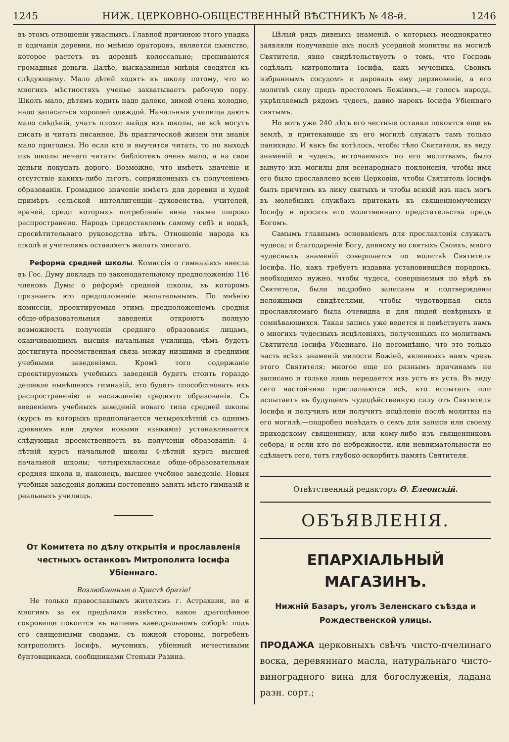1245 НИЖ. ЦЕРКОВНО-ОБЩЕСТВЕННЫЙ ВѢСТНИКЪ № 48-й. 1246
въ этомъ отношеніи ужаснымъ. Главной причиною этого упадка и одичанія деревни, по мнѣнію ораторовъ, является пьянство, которое растетъ въ деревнѣ колоссально; пропиваются громадныя деньги. Далѣе, высказанныя мнѣнія сводятся къ слѣдующему. Мало дѣтей ходятъ въ школу потому, что во многихъ мѣстностяхъ ученье захватываетъ рабочую пору. Школъ мало, дѣтямъ ходить надо далеко, зимой очень холодно, надо запасаться хорошей одеждой. Начальныя училища даютъ мало свѣдѣній, учатъ плохо: выйдя изъ школы, не всѣ могутъ писать и читать писанное. Въ практической жизни эти знанія мало пригодны. Но если кто и выучится читать, то по выходѣ изъ школы нечего читать: библіотекъ очень мало, а на свои деньги покупать дорого. Возможно, что имѣетъ значеніе и отсутствіе какихъ-либо льготъ, сопряженныхъ съ полученіемъ образованія. Громадное значеніе имѣетъ для деревни и худой примѣръ сельской интеллигенціи—духовенства, учителей, врачей, среди которыхъ потребленіе вина также широко распространено. Народъ предоставленъ самому себѣ и водкѣ, просвѣтительнаго руководства нѣтъ. Отношеніе народа къ школѣ и учителямъ оставляетъ желать многаго.
Реформа средней школы. Комиссія о гимназіяхъ внесла въ Гос. Думу докладъ по законодательному предположенію 116 членовъ Думы о реформѣ средней школы, въ которомъ признаетъ это предположеніе желательнымъ. По мнѣнію комиссіи, проектируемыя этимъ предположеніемъ среднія обще-образовательныя заведенія откроютъ полную возможность полученія средняго образованія лицамъ, оканчивающимъ высшія начальныя училища, чѣмъ будетъ достигнута преемственная связь между низшими и средними учебными заведеніями. Кромѣ того содержаніе проектируемыхъ учебныхъ заведеній будетъ стоить гораздо дешевле нынѣшнихъ гимназій, это будетъ способствовать ихъ распространенію и насажденію средняго образованія. Съ введеніемъ учебныхъ заведеній новаго типа средней школы (курсъ въ которыхъ предполагается четырехлѣтній съ однимъ древнимъ или двумя новыми языками) устанавливается слѣдующая преемственность въ полученіи образованія: 4-лѣтній курсъ начальной школы 4-лѣтній курсъ высшей начальной школы; четырехклассная обще-образовательная средняя школа и, наконецъ, высшее учебное заведеніе. Новыя учебныя заведенія должны постепенно занять мѣсто гимназій и реальныхъ училищъ.
От Комитета по дѣлу открытія и прославленія честныхъ останковъ Митрополита Іосифа Убіеннаго.
Возлюбленные о Христѣ братіе!
Не только православнымъ жителямъ г. Астрахани, но и многимъ за ея предѣлами извѣстно, какое драгоцѣнное сокровище покоится въ нашемъ каѳедральномъ соборѣ: подъ его священными сводами, съ южной стороны, погребенъ митрополитъ Іосифъ, мученикъ, убіенный нечестивыми бунтовщиками, сообщниками Стеньки Разина.
Цѣлый рядъ дивныхъ знаменій, о которыхъ неоднократно заявляли получившіе ихъ послѣ усердной молитвы на могилѣ Святителя, явно свидѣтельствуетъ о томъ, что Господь содѣлалъ митрополита Іосифа, какъ мученика, Своимъ избраннымъ сосудомъ и даровалъ ему дерзновеніе, а его молитвѣ силу предъ престоломъ Божіимъ,—и голосъ народа, укрѣпляемый рядомъ чудесъ, давно нарекъ Іосифа Убіеннаго святымъ.
Но вотъ уже 240 лѣтъ его честные останки покоятся еще въ землѣ, и притекающіе къ его могилѣ служатъ тамъ только панихиды. И какъ бы хотѣлось, чтобы тѣло Святителя, въ виду знаменій и чудесъ, источаемыхъ по его молитвамъ, было вынуто изъ могилы для всенароднаго поклоненія, чтобы имя его было прославлено всею Церковію, чтобы Святитель Іосифъ былъ причтенъ къ лику святыхъ и чтобы всякій изъ насъ могъ въ молебныхъ службахъ притекать къ священномученику Іосифу и просить его молитвеннаго предстательства предъ Богомъ.
Самымъ главнымъ основаніемъ для прославленія служатъ чудеса; и благодареніе Богу, дивному во святыхъ Своихъ, много чудесныхъ знаменій совершается по молитвѣ Святителя Іосифа. Но, какъ требуетъ издавна установившійся порядокъ, необходимо нужно, чтобы чудеса, совершаемыя по вѣрѣ въ Святителя, были подробно записаны и подтверждены неложными свидѣтелями, чтобы чудотворная сила прославляемаго была очевидна и для людей невѣрныхъ и сомнѣвающихся. Такая запись уже ведется и повѣствуетъ намъ о многихъ чудесныхъ исцѣленіяхъ, полученныхъ по молитвамъ Святителя Іосифа Убіеннаго. Но несомнѣнно, что это только часть всѣхъ знаменій милости Божіей, явленныхъ намъ чрезъ этого Святителя; многое еще по разнымъ причинамъ не записано и только лишь передается изъ устъ въ уста. Въ виду сего настойчиво приглашаются всѣ, кто испыталъ или испытаетъ въ будущемъ чудодѣйственную силу отъ Святителя Іосифа и получилъ или получитъ исцѣленіе послѣ молитвы на его могилѣ,—подробно повѣдать о семъ для записи или своему приходскому священнику, или кому-либо изъ священниковъ собора; и если кто по небрежности, или невнимательности не сдѣлаетъ сего, тотъ глубоко оскорбитъ память Святителя.
Отвѣтственный редакторъ Ѳ. Елеонскій.
ОБЪЯВЛЕНІЯ.
ЕПАРХІАЛЬНЫЙ МАГАЗИНЪ.
Нижній Базаръ, уголъ Зеленскаго съѣзда и Рождественской улицы.
ПРОДАЖА церковныхъ свѣчъ чисто-пчелинаго воска, деревяннаго масла, натуральнаго чисто-виноградного вина для богослуженія, ладана разн. сорт.;